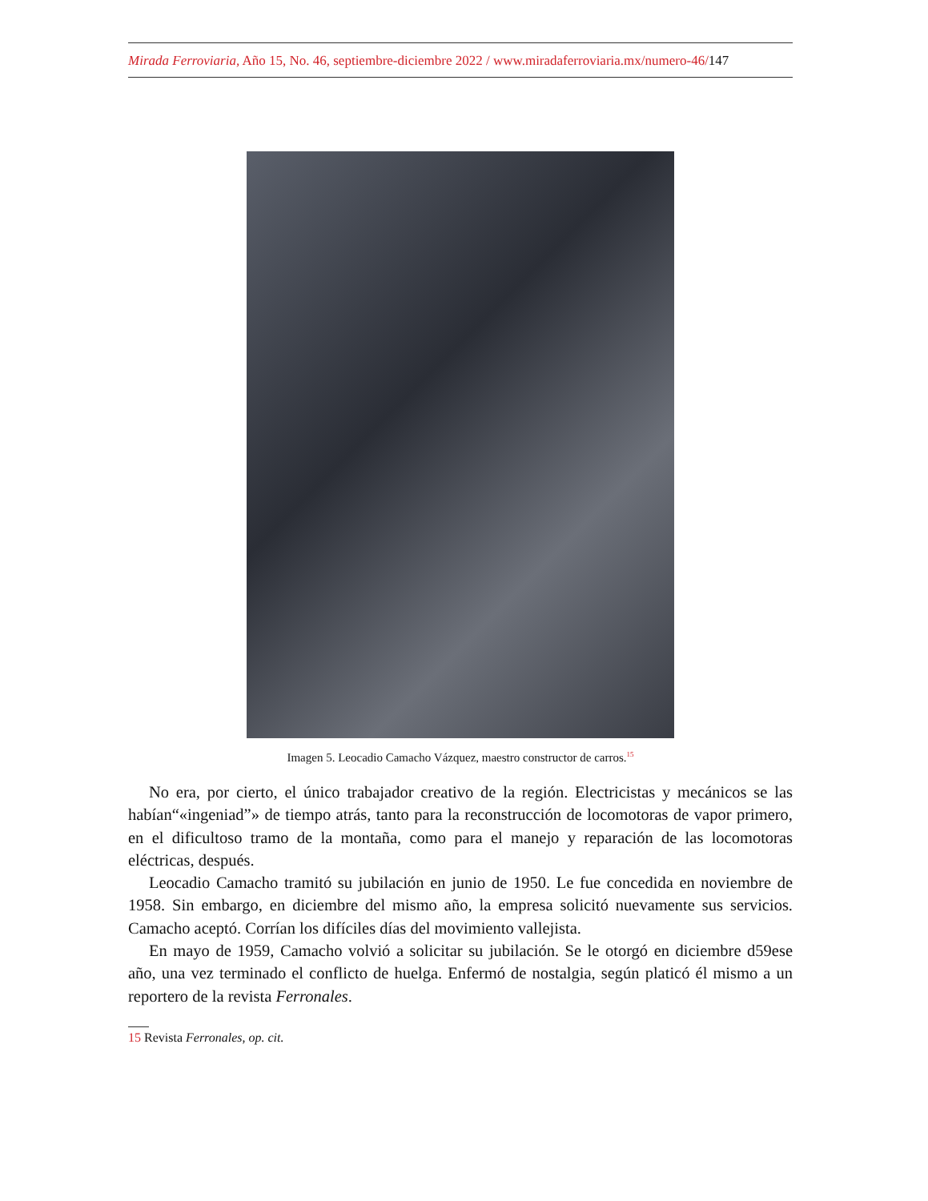Mirada Ferroviaria, Año 15, No. 46, septiembre-diciembre 2022 / www.miradaferroviaria.mx/numero-46/147
Imagen 5. Leocadio Camacho Vázquez, maestro constructor de carros.<sup>15</sup>
No era, por cierto, el único trabajador creativo de la región. Electricistas y mecánicos se las habían“«ingeniad”» de tiempo atrás, tanto para la reconstrucción de locomotoras de vapor primero, en el dificultoso tramo de la montaña, como para el manejo y reparación de las locomotoras eléctricas, después.
Leocadio Camacho tramitó su jubilación en junio de 1950. Le fue concedida en noviembre de 1958. Sin embargo, en diciembre del mismo año, la empresa solicitó nuevamente sus servicios. Camacho aceptó. Corrían los difíciles días del movimiento vallejista.
En mayo de 1959, Camacho volvió a solicitar su jubilación. Se le otorgó en diciembre d59ese año, una vez terminado el conflicto de huelga. Enfermó de nostalgia, según platicó él mismo a un reportero de la revista Ferronales.
15 Revista Ferronales, op. cit.